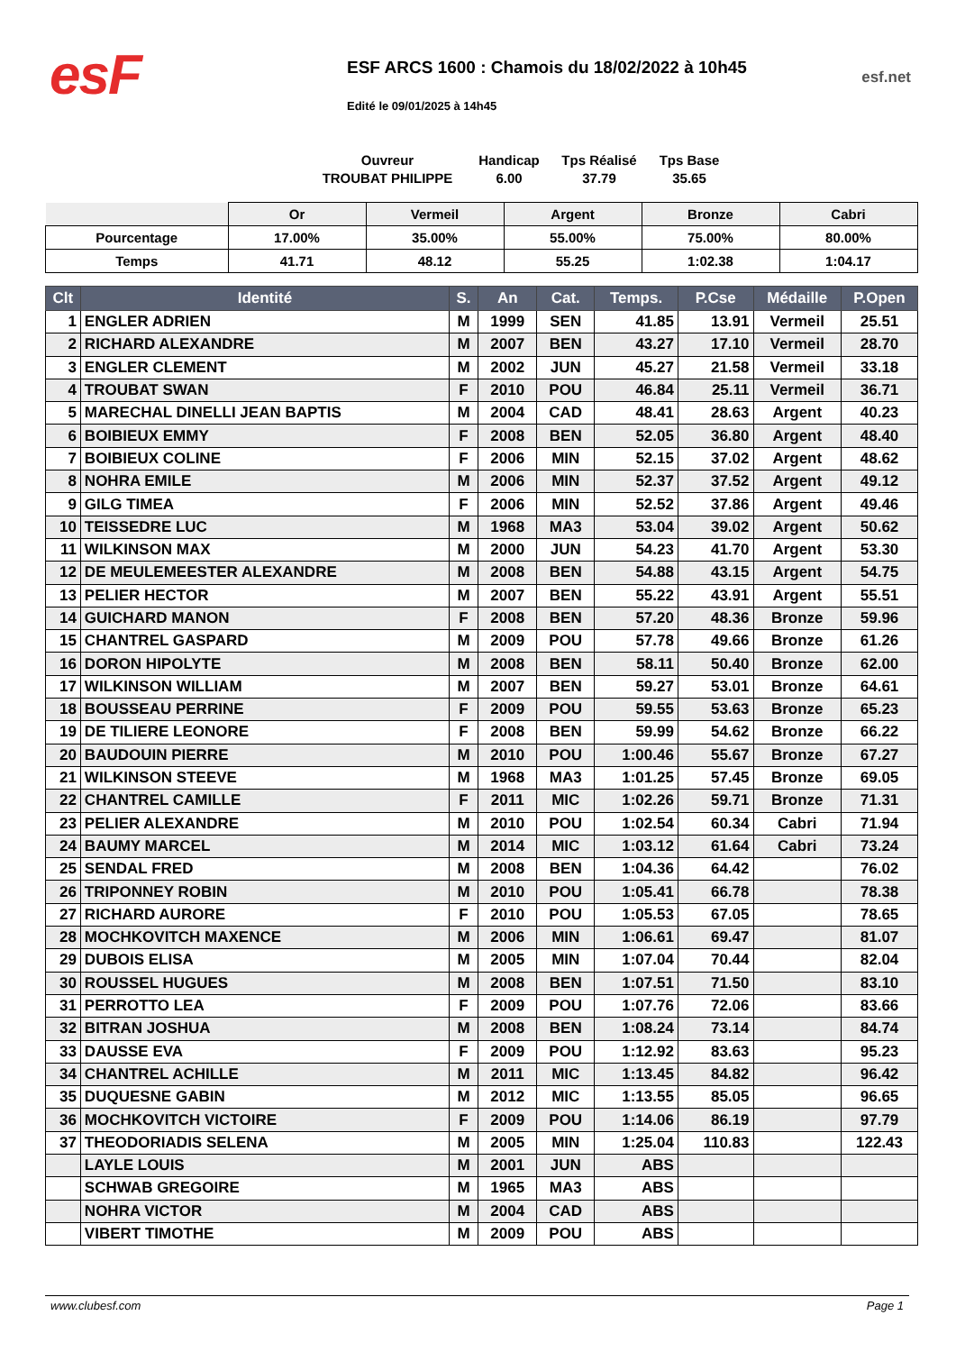esF
ESF ARCS 1600 : Chamois du 18/02/2022 à 10h45
Edité le 09/01/2025 à 14h45
esf.net
Ouvreur
TROUBAT PHILIPPE
Handicap
6.00
Tps Réalisé
37.79
Tps Base
35.65
| | Or | Vermeil | Argent | Bronze | Cabri |
| --- | --- | --- | --- | --- | --- |
| Pourcentage | 17.00% | 35.00% | 55.00% | 75.00% | 80.00% |
| Temps | 41.71 | 48.12 | 55.25 | 1:02.38 | 1:04.17 |
| Clt | Identité | S. | An | Cat. | Temps. | P.Cse | Médaille | P.Open |
| --- | --- | --- | --- | --- | --- | --- | --- | --- |
| 1 | ENGLER ADRIEN | M | 1999 | SEN | 41.85 | 13.91 | Vermeil | 25.51 |
| 2 | RICHARD ALEXANDRE | M | 2007 | BEN | 43.27 | 17.10 | Vermeil | 28.70 |
| 3 | ENGLER CLEMENT | M | 2002 | JUN | 45.27 | 21.58 | Vermeil | 33.18 |
| 4 | TROUBAT SWAN | F | 2010 | POU | 46.84 | 25.11 | Vermeil | 36.71 |
| 5 | MARECHAL DINELLI JEAN BAPTIS | M | 2004 | CAD | 48.41 | 28.63 | Argent | 40.23 |
| 6 | BOIBIEUX EMMY | F | 2008 | BEN | 52.05 | 36.80 | Argent | 48.40 |
| 7 | BOIBIEUX COLINE | F | 2006 | MIN | 52.15 | 37.02 | Argent | 48.62 |
| 8 | NOHRA EMILE | M | 2006 | MIN | 52.37 | 37.52 | Argent | 49.12 |
| 9 | GILG TIMEA | F | 2006 | MIN | 52.52 | 37.86 | Argent | 49.46 |
| 10 | TEISSEDRE LUC | M | 1968 | MA3 | 53.04 | 39.02 | Argent | 50.62 |
| 11 | WILKINSON MAX | M | 2000 | JUN | 54.23 | 41.70 | Argent | 53.30 |
| 12 | DE MEULEMEESTER ALEXANDRE | M | 2008 | BEN | 54.88 | 43.15 | Argent | 54.75 |
| 13 | PELIER HECTOR | M | 2007 | BEN | 55.22 | 43.91 | Argent | 55.51 |
| 14 | GUICHARD MANON | F | 2008 | BEN | 57.20 | 48.36 | Bronze | 59.96 |
| 15 | CHANTREL GASPARD | M | 2009 | POU | 57.78 | 49.66 | Bronze | 61.26 |
| 16 | DORON HIPOLYTE | M | 2008 | BEN | 58.11 | 50.40 | Bronze | 62.00 |
| 17 | WILKINSON WILLIAM | M | 2007 | BEN | 59.27 | 53.01 | Bronze | 64.61 |
| 18 | BOUSSEAU PERRINE | F | 2009 | POU | 59.55 | 53.63 | Bronze | 65.23 |
| 19 | DE TILIERE LEONORE | F | 2008 | BEN | 59.99 | 54.62 | Bronze | 66.22 |
| 20 | BAUDOUIN PIERRE | M | 2010 | POU | 1:00.46 | 55.67 | Bronze | 67.27 |
| 21 | WILKINSON STEEVE | M | 1968 | MA3 | 1:01.25 | 57.45 | Bronze | 69.05 |
| 22 | CHANTREL CAMILLE | F | 2011 | MIC | 1:02.26 | 59.71 | Bronze | 71.31 |
| 23 | PELIER ALEXANDRE | M | 2010 | POU | 1:02.54 | 60.34 | Cabri | 71.94 |
| 24 | BAUMY MARCEL | M | 2014 | MIC | 1:03.12 | 61.64 | Cabri | 73.24 |
| 25 | SENDAL FRED | M | 2008 | BEN | 1:04.36 | 64.42 | | 76.02 |
| 26 | TRIPONNEY ROBIN | M | 2010 | POU | 1:05.41 | 66.78 | | 78.38 |
| 27 | RICHARD AURORE | F | 2010 | POU | 1:05.53 | 67.05 | | 78.65 |
| 28 | MOCHKOVITCH MAXENCE | M | 2006 | MIN | 1:06.61 | 69.47 | | 81.07 |
| 29 | DUBOIS ELISA | M | 2005 | MIN | 1:07.04 | 70.44 | | 82.04 |
| 30 | ROUSSEL HUGUES | M | 2008 | BEN | 1:07.51 | 71.50 | | 83.10 |
| 31 | PERROTTO LEA | F | 2009 | POU | 1:07.76 | 72.06 | | 83.66 |
| 32 | BITRAN JOSHUA | M | 2008 | BEN | 1:08.24 | 73.14 | | 84.74 |
| 33 | DAUSSE EVA | F | 2009 | POU | 1:12.92 | 83.63 | | 95.23 |
| 34 | CHANTREL ACHILLE | M | 2011 | MIC | 1:13.45 | 84.82 | | 96.42 |
| 35 | DUQUESNE GABIN | M | 2012 | MIC | 1:13.55 | 85.05 | | 96.65 |
| 36 | MOCHKOVITCH VICTOIRE | F | 2009 | POU | 1:14.06 | 86.19 | | 97.79 |
| 37 | THEODORIADIS SELENA | M | 2005 | MIN | 1:25.04 | 110.83 | | 122.43 |
| | LAYLE LOUIS | M | 2001 | JUN | ABS | | | |
| | SCHWAB GREGOIRE | M | 1965 | MA3 | ABS | | | |
| | NOHRA VICTOR | M | 2004 | CAD | ABS | | | |
| | VIBERT TIMOTHE | M | 2009 | POU | ABS | | | |
www.clubesf.com Page 1